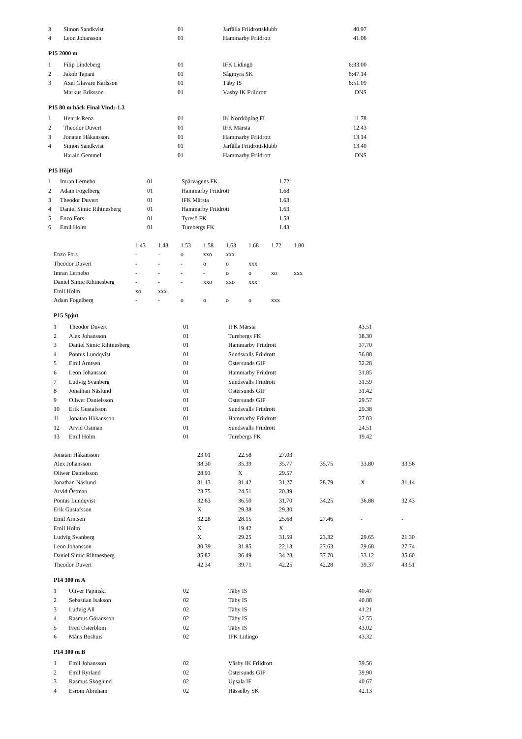| 3 | Simon Sandkvist | 01 | Järfälla Friidrottsklubb | 40.97 |
| 4 | Leon Johansson | 01 | Hammarby Friidrott | 41.06 |
P15 2000 m
| 1 | Filip Lindeberg | 01 | IFK Lidingö | 6:33.00 |
| 2 | Jakob Tapani | 01 | Sågmyra SK | 6:47.14 |
| 3 | Axel Glavare Karlsson | 01 | Täby IS | 6:51.09 |
| | Markus Eriksson | 01 | Väsby IK Friidrott | DNS |
P15 80 m häck Final Vind:-1.3
| 1 | Henrik Renz | 01 | IK Norrköping FI | 11.78 |
| 2 | Theodor Duvert | 01 | IFK Märsta | 12.43 |
| 3 | Jonatan Håkansson | 01 | Hammarby Friidrott | 13.14 |
| 4 | Simon Sandkvist | 01 | Järfälla Friidrottsklubb | 13.40 |
| | Harald Gemmel | 01 | Hammarby Friidrott | DNS |
P15 Höjd
| 1 | Imran Lernebo | 01 | Spårvägens FK | 1.72 |
| 2 | Adam Fogelberg | 01 | Hammarby Friidrott | 1.68 |
| 3 | Theodor Duvert | 01 | IFK Märsta | 1.63 |
| 4 | Daniel Simic Rihtnesberg | 01 | Hammarby Friidrott | 1.63 |
| 5 | Enzo Fors | 01 | Tyresö FK | 1.58 |
| 6 | Emil Holm | 01 | Turebergs FK | 1.43 |
| | 1.43 | 1.48 | 1.53 | 1.58 | 1.63 | 1.68 | 1.72 | 1.80 |
| Enzo Fors | - | - | o | xxo | xxx | | | |
| Theodor Duvert | - | - | - | o | o | xxx | | |
| Imran Lernebo | - | - | - | - | o | o | xo | xxx |
| Daniel Simic Rihtnesberg | - | - | - | xxo | xxo | xxx | | |
| Emil Holm | xo | xxx | | | | | | |
| Adam Fogelberg | - | - | o | o | o | o | xxx | |
P15 Spjut
| 1 | Theodor Duvert | 01 | IFK Märsta | 43.51 |
| 2 | Alex Johansson | 01 | Turebergs FK | 38.30 |
| 3 | Daniel Simic Rihtnesberg | 01 | Hammarby Friidrott | 37.70 |
| 4 | Pontus Lundqvist | 01 | Sundsvalls Friidrott | 36.88 |
| 5 | Emil Arntsen | 01 | Östersunds GIF | 32.28 |
| 6 | Leon Johansson | 01 | Hammarby Friidrott | 31.85 |
| 7 | Ludvig Svanberg | 01 | Sundsvalls Friidrott | 31.59 |
| 8 | Jonathan Näslund | 01 | Östersunds GIF | 31.42 |
| 9 | Oliwer Danielsson | 01 | Östersunds GIF | 29.57 |
| 10 | Erik Gustafsson | 01 | Sundsvalls Friidrott | 29.38 |
| 11 | Jonatan Håkansson | 01 | Hammarby Friidrott | 27.03 |
| 12 | Arvid Östman | 01 | Sundsvalls Friidrott | 24.51 |
| 13 | Emil Holm | 01 | Turebergs FK | 19.42 |
| Jonatan Håkansson | 23.01 | 22.58 | 27.03 | | | |
| Alex Johansson | 38.30 | 35.39 | 35.77 | 35.75 | 33.80 | 33.56 |
| Oliwer Danielsson | 28.93 | X | 29.57 | | | |
| Jonathan Näslund | 31.13 | 31.42 | 31.27 | 28.79 | X | 31.14 |
| Arvid Östman | 23.75 | 24.51 | 20.39 | | | |
| Pontus Lundqvist | 32.63 | 36.50 | 31.70 | 34.25 | 36.88 | 32.43 |
| Erik Gustafsson | X | 29.38 | 29.30 | | | |
| Emil Arntsen | 32.28 | 28.15 | 25.68 | 27.46 | - | - |
| Emil Holm | X | 19.42 | X | | | |
| Ludvig Svanberg | X | 29.25 | 31.59 | 23.32 | 29.65 | 21.30 |
| Leon Johansson | 30.39 | 31.85 | 22.13 | 27.63 | 29.68 | 27.74 |
| Daniel Simic Rihtnesberg | 35.82 | 36.49 | 34.28 | 37.70 | 33.12 | 35.60 |
| Theodor Duvert | 42.34 | 39.71 | 42.25 | 42.28 | 39.37 | 43.51 |
P14 300 m A
| 1 | Oliver Papinski | 02 | Täby IS | 40.47 |
| 2 | Sebastian Isakson | 02 | Täby IS | 40.88 |
| 3 | Ludvig All | 02 | Täby IS | 41.21 |
| 4 | Rasmus Göransson | 02 | Täby IS | 42.55 |
| 5 | Fred Österblom | 02 | Täby IS | 43.02 |
| 6 | Måns Boshuis | 02 | IFK Lidingö | 43.32 |
P14 300 m B
| 1 | Emil Johansson | 02 | Väsby IK Friidrott | 39.56 |
| 2 | Emil Ryrland | 02 | Östersunds GIF | 39.90 |
| 3 | Rasmus Skoglund | 02 | Upsala IF | 40.67 |
| 4 | Esrom Abreham | 02 | Hässelby SK | 42.13 |